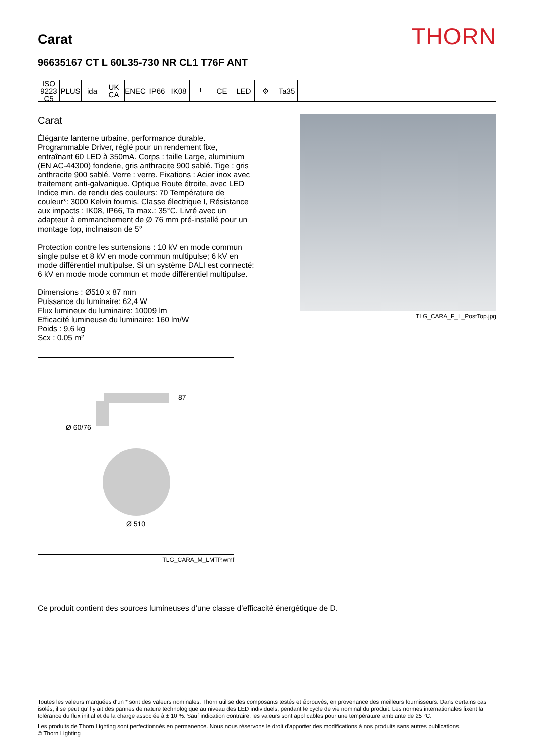Carat
THORN
96635167 CT L 60L35-730 NR CL1 T76F ANT
ISO 9223 C5
PLUS ida UK CA
ENEC IP66 IK08 ⏚ CE LED ⚙ Ta35
Carat
Élégante lanterne urbaine, performance durable. Programmable Driver, réglé pour un rendement fixe, entraînant 60 LED à 350mA. Corps : taille Large, aluminium (EN AC-44300) fonderie, gris anthracite 900 sablé. Tige : gris anthracite 900 sablé. Verre : verre. Fixations : Acier inox avec traitement anti-galvanique. Optique Route étroite, avec LED Indice min. de rendu des couleurs: 70 Température de couleur*: 3000 Kelvin fournis. Classe électrique I, Résistance aux impacts : IK08, IP66, Ta max.: 35°C. Livré avec un adapteur à emmanchement de Ø 76 mm pré-installé pour un montage top, inclinaison de 5°
Protection contre les surtensions : 10 kV en mode commun single pulse et 8 kV en mode commun multipulse; 6 kV en mode différentiel multipulse. Si un système DALI est connecté: 6 kV en mode mode commun et mode différentiel multipulse.
Dimensions : Ø510 x 87 mm
Puissance du luminaire: 62,4 W
Flux lumineux du luminaire: 10009 lm
Efficacité lumineuse du luminaire: 160 lm/W
Poids : 9,6 kg
Scx : 0.05 m²
87
Ø 60/76
Ø 510
TLG_CARA_M_LMTP.wmf
TLG_CARA_F_L_PostTop.jpg
Ce produit contient des sources lumineuses d’une classe d’efficacité énergétique de D.
Toutes les valeurs marquées d'un * sont des valeurs nominales. Thorn utilise des composants testés et éprouvés, en provenance des meilleurs fournisseurs. Dans certains cas isolés, il se peut qu’il y ait des pannes de nature technologique au niveau des LED individuels, pendant le cycle de vie nominal du produit. Les normes internationales fixent la tolérance du flux initial et de la charge associée à ± 10 %. Sauf indication contraire, les valeurs sont applicables pour une température ambiante de 25 °C.
Les produits de Thorn Lighting sont perfectionnés en permanence. Nous nous réservons le droit d'apporter des modifications à nos produits sans autres publications.
© Thorn Lighting